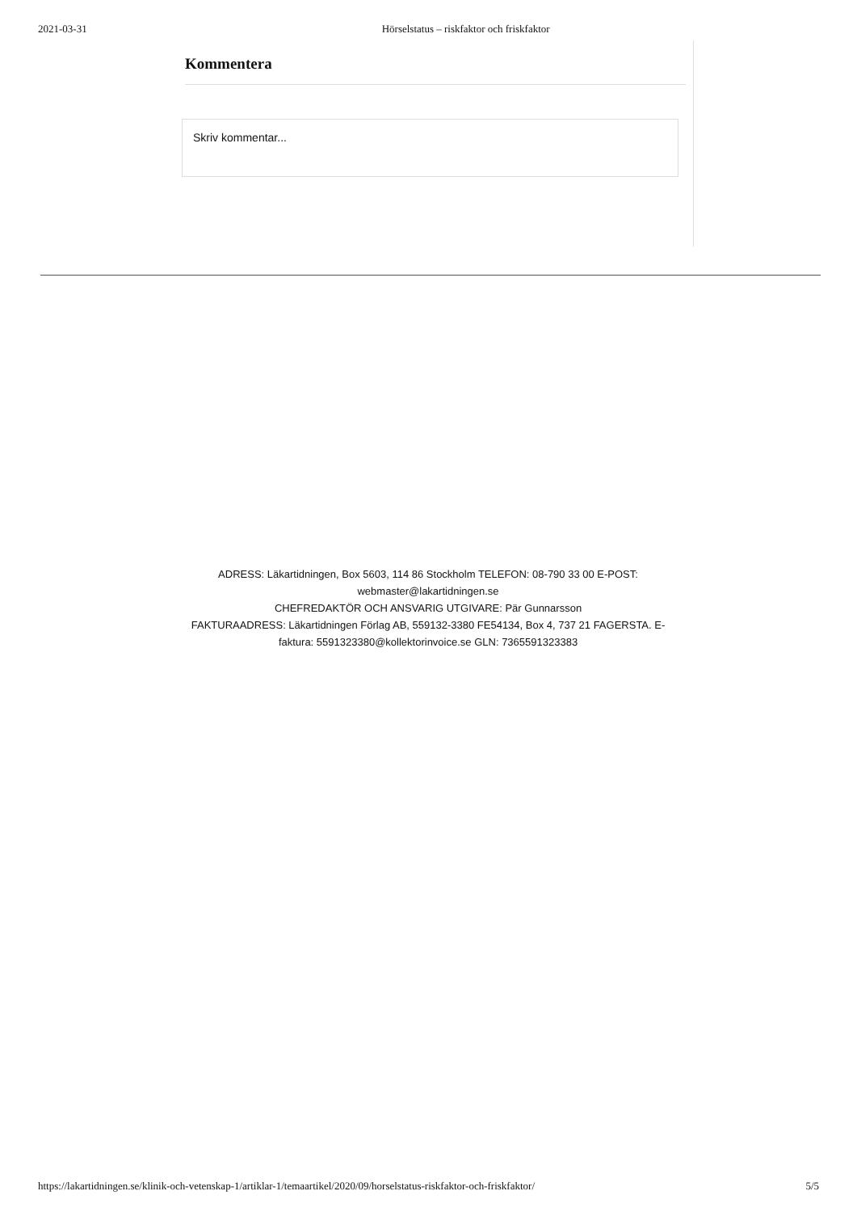2021-03-31 Hörselstatus – riskfaktor och friskfaktor
Kommentera
Skriv kommentar...
ADRESS: Läkartidningen, Box 5603, 114 86 Stockholm TELEFON: 08-790 33 00 E-POST: webmaster@lakartidningen.se
CHEFREDAKTÖR OCH ANSVARIG UTGIVARE: Pär Gunnarsson
FAKTURAADRESS: Läkartidningen Förlag AB, 559132-3380 FE54134, Box 4, 737 21 FAGERSTA. E-faktura: 5591323380@kollektorinvoice.se GLN: 7365591323383
https://lakartidningen.se/klinik-och-vetenskap-1/artiklar-1/temaartikel/2020/09/horselstatus-riskfaktor-och-friskfaktor/ 5/5